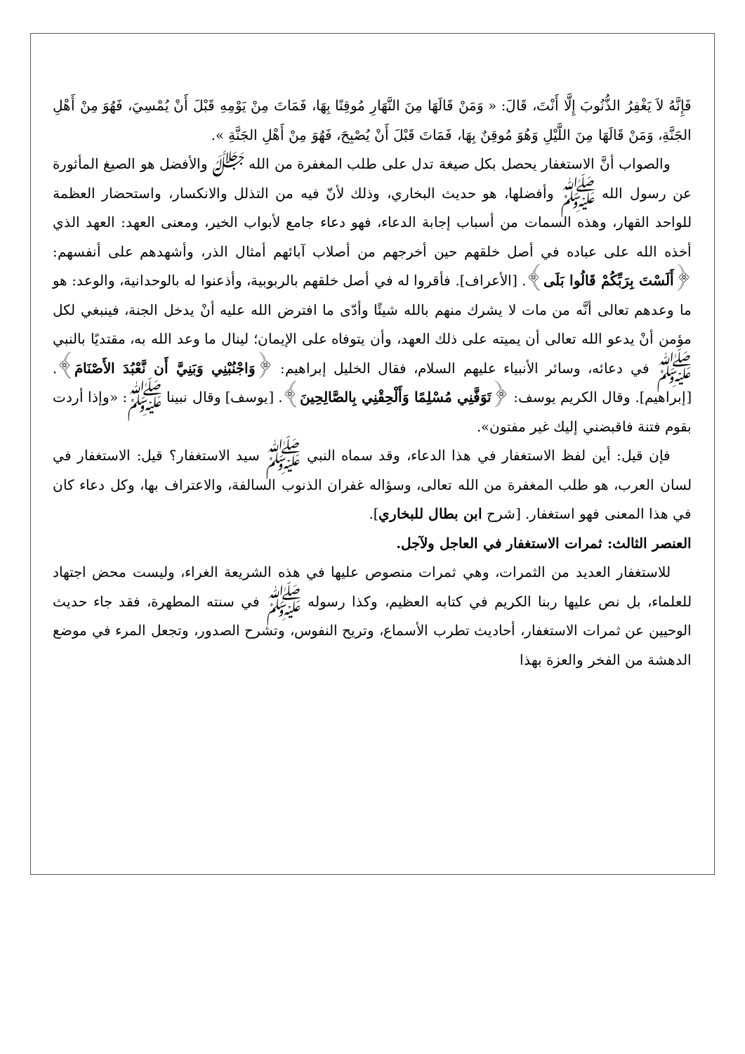فَإِنَّهُ لاَ يَغْفِرُ الذُّنُوبَ إِلَّا أَنْتَ، قَالَ: « وَمَنْ قَالَهَا مِنَ النَّهَارِ مُوقِنًا بِهَا، فَمَاتَ مِنْ يَوْمِهِ قَبْلَ أَنْ يُمْسِيَ، فَهُوَ مِنْ أَهْلِ الجَنَّةِ، وَمَنْ قَالَهَا مِنَ اللَّيْلِ وَهُوَ مُوقِنٌ بِهَا، فَمَاتَ قَبْلَ أَنْ يُصْبِحَ، فَهُوَ مِنْ أَهْلِ الجَنَّةِ ».
والصواب أنَّ الاستغفار يحصل بكل صيغة تدل على طلب المغفرة من الله ﷻ والأفضل هو الصيغ المأثورة عن رسول الله ﷺ وأفضلها، هو حديث البخاري، وذلك لأنّ فيه من التذلل والانكسار، واستحضار العظمة للواحد القهار، وهذه السمات من أسباب إجابة الدعاء، فهو دعاء جامع لأبواب الخير، ومعنى العهد: العهد الذي أخذه الله على عباده في أصل خلقهم حين أخرجهم من أصلاب آبائهم أمثال الذر، وأشهدهم على أنفسهم: ﴿أَلَسْتَ بِرَبِّكُمْ قَالُوا بَلَى﴾. [الأعراف]. فأقروا له في أصل خلقهم بالربوبية، وأذعنوا له بالوحدانية، والوعد: هو ما وعدهم تعالى أنَّه من مات لا يشرك منهم بالله شيئًا وأدّى ما افترض الله عليه أنْ يدخل الجنة، فينبغي لكل مؤمن أنْ يدعو الله تعالى أن يميته على ذلك العهد، وأن يتوفاه على الإيمان؛ لينال ما وعد الله به، مقتديًا بالنبي ﷺ في دعائه، وسائر الأنبياء عليهم السلام، فقال الخليل إبراهيم: ﴿وَاجْنُبْنِي وَبَنِيَّ أَن نَّعْبُدَ الأَصْنَامَ﴾. [إبراهيم]. وقال الكريم يوسف: ﴿تَوَفَّنِي مُسْلِمًا وَأَلْحِقْنِي بِالصَّالِحِينَ﴾. [يوسف] وقال نبينا ﷺ: «وإذا أردت بقوم فتنة فاقبضني إليك غير مفتون».
فإن قيل: أين لفظ الاستغفار في هذا الدعاء، وقد سماه النبي ﷺ سيد الاستغفار؟ قيل: الاستغفار في لسان العرب، هو طلب المغفرة من الله تعالى، وسؤاله غفران الذنوب السالفة، والاعتراف بها، وكل دعاء كان في هذا المعنى فهو استغفار. [شرح ابن بطال للبخاري].
العنصر الثالث: ثمرات الاستغفار في العاجل ولآجل.
للاستغفار العديد من الثمرات، وهي ثمرات منصوص عليها في هذه الشريعة الغراء، وليست محض اجتهاد للعلماء، بل نص عليها ربنا الكريم في كتابه العظيم، وكذا رسوله ﷺ في سنته المطهرة، فقد جاء حديث الوحيين عن ثمرات الاستغفار، أحاديث تطرب الأسماع، وتريح النفوس، وتشرح الصدور، وتجعل المرء في موضع الدهشة من الفخر والعزة بهذا